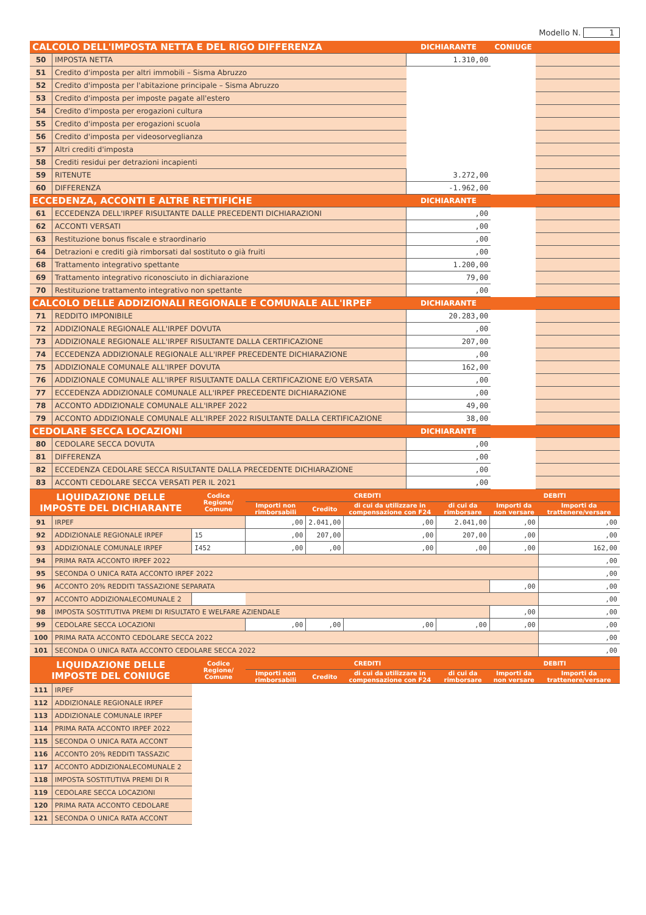Modello N. 1
| CALCOLO DELL'IMPOSTA NETTA E DEL RIGO DIFFERENZA | | DICHIARANTE | CONIUGE | |
| 50 | IMPOSTA NETTA | 1.310,00 | | |
| 51 | Credito d'imposta per altri immobili – Sisma Abruzzo | | | |
| 52 | Credito d'imposta per l'abitazione principale – Sisma Abruzzo | | | |
| 53 | Credito d'imposta per imposte pagate all'estero | | | |
| 54 | Credito d'imposta per erogazioni cultura | | | |
| 55 | Credito d'imposta per erogazioni scuola | | | |
| 56 | Credito d'imposta per videosorveglianza | | | |
| 57 | Altri crediti d'imposta | | | |
| 58 | Crediti residui per detrazioni incapienti | | | |
| 59 | RITENUTE | 3.272,00 | | |
| 60 | DIFFERENZA | -1.962,00 | | |
| ECCEDENZA, ACCONTI E ALTRE RETTIFICHE | | DICHIARANTE | | |
| 61 | ECCEDENZA DELL'IRPEF RISULTANTE DALLE PRECEDENTI DICHIARAZIONI | ,00 | | |
| 62 | ACCONTI VERSATI | ,00 | | |
| 63 | Restituzione bonus fiscale e straordinario | ,00 | | |
| 64 | Detrazioni e crediti già rimborsati dal sostituto o già fruiti | ,00 | | |
| 68 | Trattamento integrativo spettante | 1.200,00 | | |
| 69 | Trattamento integrativo riconosciuto in dichiarazione | 79,00 | | |
| 70 | Restituzione trattamento integrativo non spettante | ,00 | | |
| CALCOLO DELLE ADDIZIONALI REGIONALE E COMUNALE ALL'IRPEF | | DICHIARANTE | | |
| 71 | REDDITO IMPONIBILE | 20.283,00 | | |
| 72 | ADDIZIONALE REGIONALE ALL'IRPEF DOVUTA | ,00 | | |
| 73 | ADDIZIONALE REGIONALE ALL'IRPEF RISULTANTE DALLA CERTIFICAZIONE | 207,00 | | |
| 74 | ECCEDENZA ADDIZIONALE REGIONALE ALL'IRPEF PRECEDENTE DICHIARAZIONE | ,00 | | |
| 75 | ADDIZIONALE COMUNALE ALL'IRPEF DOVUTA | 162,00 | | |
| 76 | ADDIZIONALE COMUNALE ALL'IRPEF RISULTANTE DALLA CERTIFICAZIONE E/O VERSATA | ,00 | | |
| 77 | ECCEDENZA ADDIZIONALE COMUNALE ALL'IRPEF PRECEDENTE DICHIARAZIONE | ,00 | | |
| 78 | ACCONTO ADDIZIONALE COMUNALE ALL'IRPEF 2022 | 49,00 | | |
| 79 | ACCONTO ADDIZIONALE COMUNALE ALL'IRPEF 2022 RISULTANTE DALLA CERTIFICAZIONE | 38,00 | | |
| CEDOLARE SECCA LOCAZIONI | | DICHIARANTE | | |
| 80 | CEDOLARE SECCA DOVUTA | ,00 | | |
| 81 | DIFFERENZA | ,00 | | |
| 82 | ECCEDENZA CEDOLARE SECCA RISULTANTE DALLA PRECEDENTE DICHIARAZIONE | ,00 | | |
| 83 | ACCONTI CEDOLARE SECCA VERSATI PER IL 2021 | ,00 | | |
| LIQUIDAZIONE DELLE IMPOSTE DEL DICHIARANTE | | Codice Regione/ Comune | CREDITI | | | | DEBITI | |
| | | | Importi non rimborsabili | Credito | di cui da utilizzare in compensazione con F24 | di cui da rimborsare | Importi da non versare | Importi da trattenere/versare |
| 91 | IRPEF | | ,00 | 2.041,00 | ,00 | 2.041,00 | ,00 | ,00 |
| 92 | ADDIZIONALE REGIONALE IRPEF | 15 | ,00 | 207,00 | ,00 | 207,00 | ,00 | ,00 |
| 93 | ADDIZIONALE COMUNALE IRPEF | I452 | ,00 | ,00 | ,00 | ,00 | ,00 | 162,00 |
| 94 | PRIMA RATA ACCONTO IRPEF 2022 | | | | | | | ,00 |
| 95 | SECONDA O UNICA RATA ACCONTO IRPEF 2022 | | | | | | | ,00 |
| 96 | ACCONTO 20% REDDITI TASSAZIONE SEPARATA | | | | | | ,00 | ,00 |
| 97 | ACCONTO ADDIZIONALECOMUNALE 2 | | | | | | | ,00 |
| 98 | IMPOSTA SOSTITUTIVA PREMI DI RISULTATO E WELFARE AZIENDALE | | | | | | ,00 | ,00 |
| 99 | CEDOLARE SECCA LOCAZIONI | | ,00 | ,00 | ,00 | ,00 | ,00 | ,00 |
| 100 | PRIMA RATA ACCONTO CEDOLARE SECCA 2022 | | | | | | | ,00 |
| 101 | SECONDA O UNICA RATA ACCONTO CEDOLARE SECCA 2022 | | | | | | | ,00 |
| LIQUIDAZIONE DELLE IMPOSTE DEL CONIUGE | | Codice Regione/ Comune | CREDITI | | | | DEBITI | |
| | | | Importi non rimborsabili | Credito | di cui da utilizzare in compensazione con F24 | di cui da rimborsare | Importi da non versare | Importi da trattenere/versare |
| 111 | IRPEF | | | | | | | |
| 112 | ADDIZIONALE REGIONALE IRPEF | | | | | | | |
| 113 | ADDIZIONALE COMUNALE IRPEF | | | | | | | |
| 114 | PRIMA RATA ACCONTO IRPEF 2022 | | | | | | | |
| 115 | SECONDA O UNICA RATA ACCONT | | | | | | | |
| 116 | ACCONTO 20% REDDITI TASSAZIC | | | | | | | |
| 117 | ACCONTO ADDIZIONALECOMUNALE 2 | | | | | | | |
| 118 | IMPOSTA SOSTITUTIVA PREMI DI R | | | | | | | |
| 119 | CEDOLARE SECCA LOCAZIONI | | | | | | | |
| 120 | PRIMA RATA ACCONTO CEDOLARE | | | | | | | |
| 121 | SECONDA O UNICA RATA ACCONT | | | | | | | |